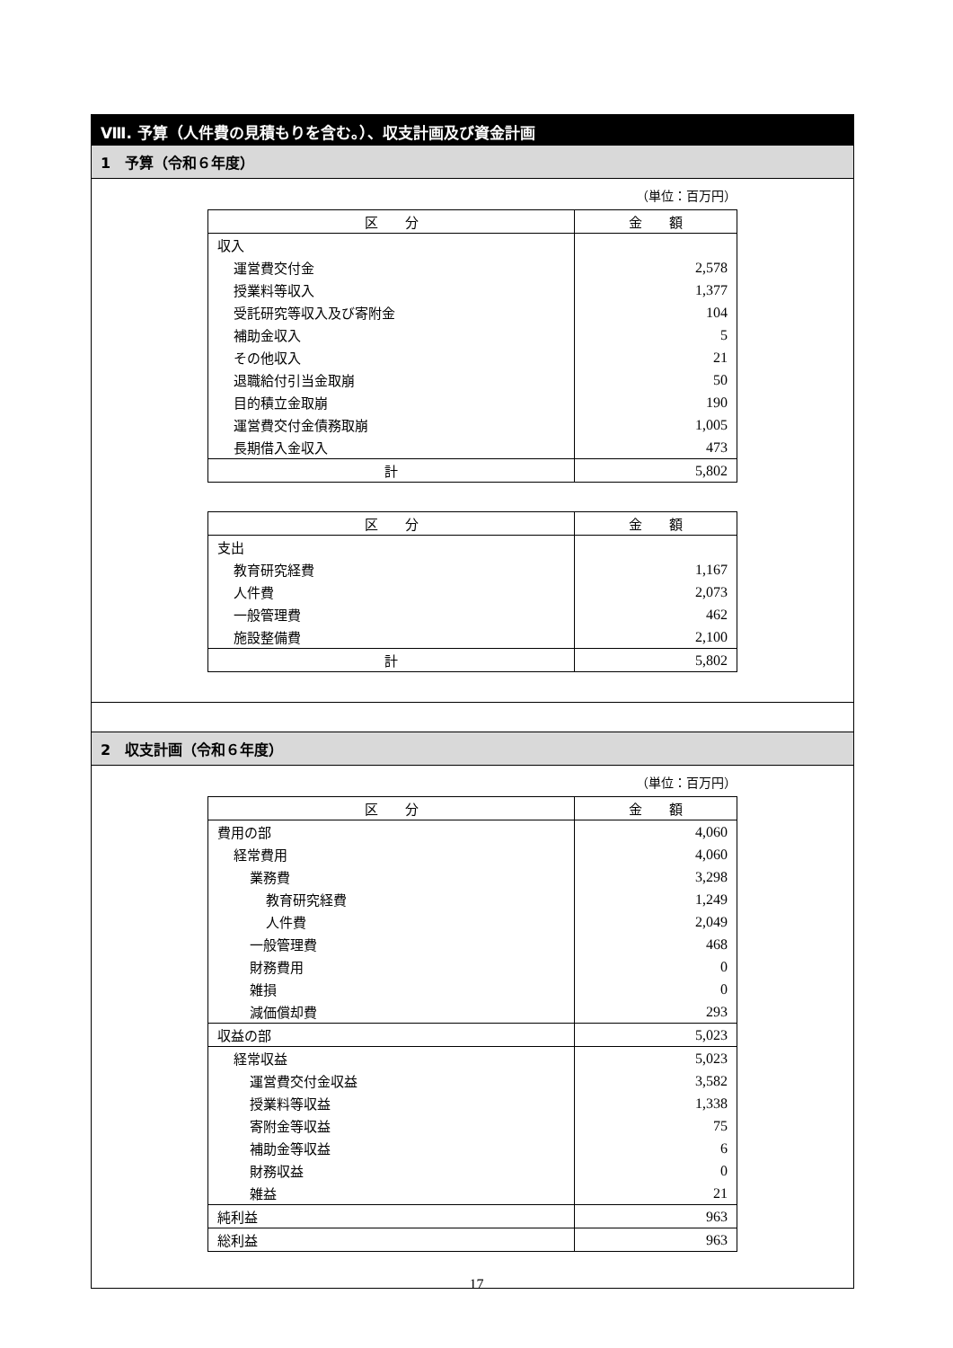Ⅷ. 予算（人件費の見積もりを含む。）、収支計画及び資金計画
1　予算（令和６年度）
（単位：百万円）
| 区 分 | 金 額 |
| --- | --- |
| 収入 | |
| 運営費交付金 | 2,578 |
| 授業料等収入 | 1,377 |
| 受託研究等収入及び寄附金 | 104 |
| 補助金収入 | 5 |
| その他収入 | 21 |
| 退職給付引当金取崩 | 50 |
| 目的積立金取崩 | 190 |
| 運営費交付金債務取崩 | 1,005 |
| 長期借入金収入 | 473 |
| 計 | 5,802 |
| 区 分 | 金 額 |
| --- | --- |
| 支出 | |
| 教育研究経費 | 1,167 |
| 人件費 | 2,073 |
| 一般管理費 | 462 |
| 施設整備費 | 2,100 |
| 計 | 5,802 |
2　収支計画（令和６年度）
（単位：百万円）
| 区 分 | 金 額 |
| --- | --- |
| 費用の部 | 4,060 |
| 経常費用 | 4,060 |
| 業務費 | 3,298 |
| 教育研究経費 | 1,249 |
| 人件費 | 2,049 |
| 一般管理費 | 468 |
| 財務費用 | 0 |
| 雑損 | 0 |
| 減価償却費 | 293 |
| 収益の部 | 5,023 |
| 経常収益 | 5,023 |
| 運営費交付金収益 | 3,582 |
| 授業料等収益 | 1,338 |
| 寄附金等収益 | 75 |
| 補助金等収益 | 6 |
| 財務収益 | 0 |
| 雑益 | 21 |
| 純利益 | 963 |
| 総利益 | 963 |
17